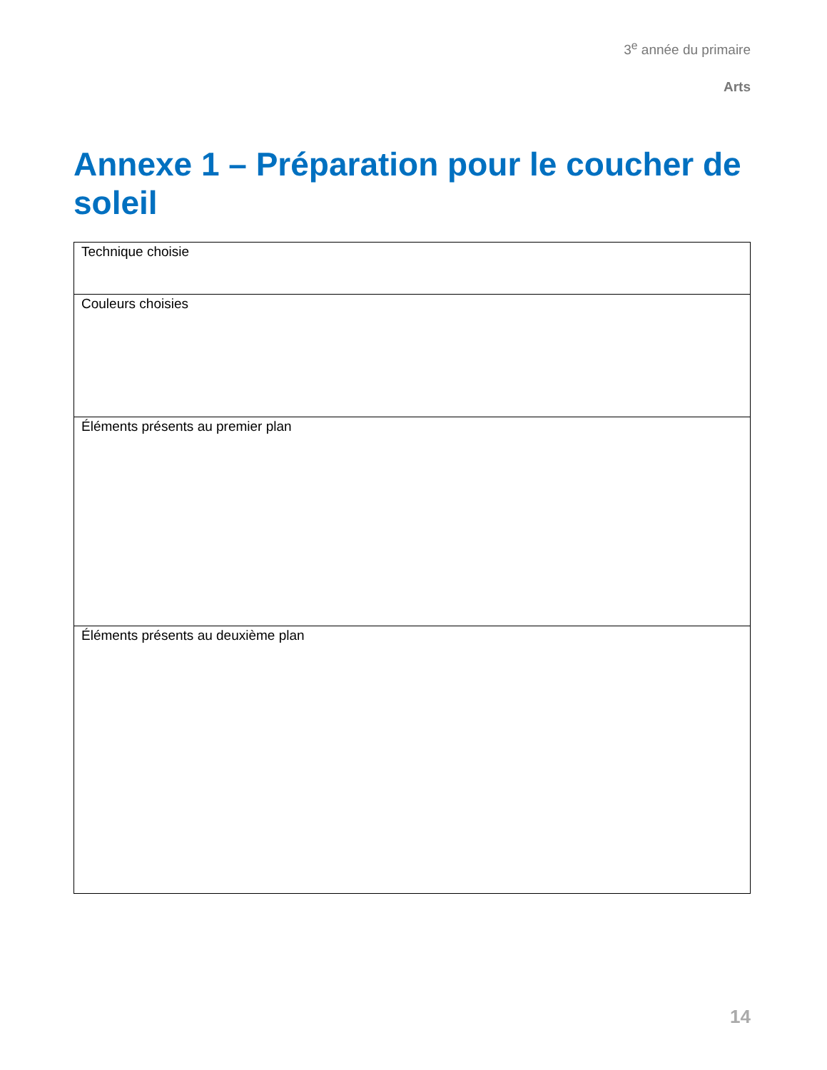3<sup>e</sup> année du primaire
Arts
Annexe 1 – Préparation pour le coucher de soleil
| Technique choisie |
| Couleurs choisies |
| Éléments présents au premier plan |
| Éléments présents au deuxième plan |
14